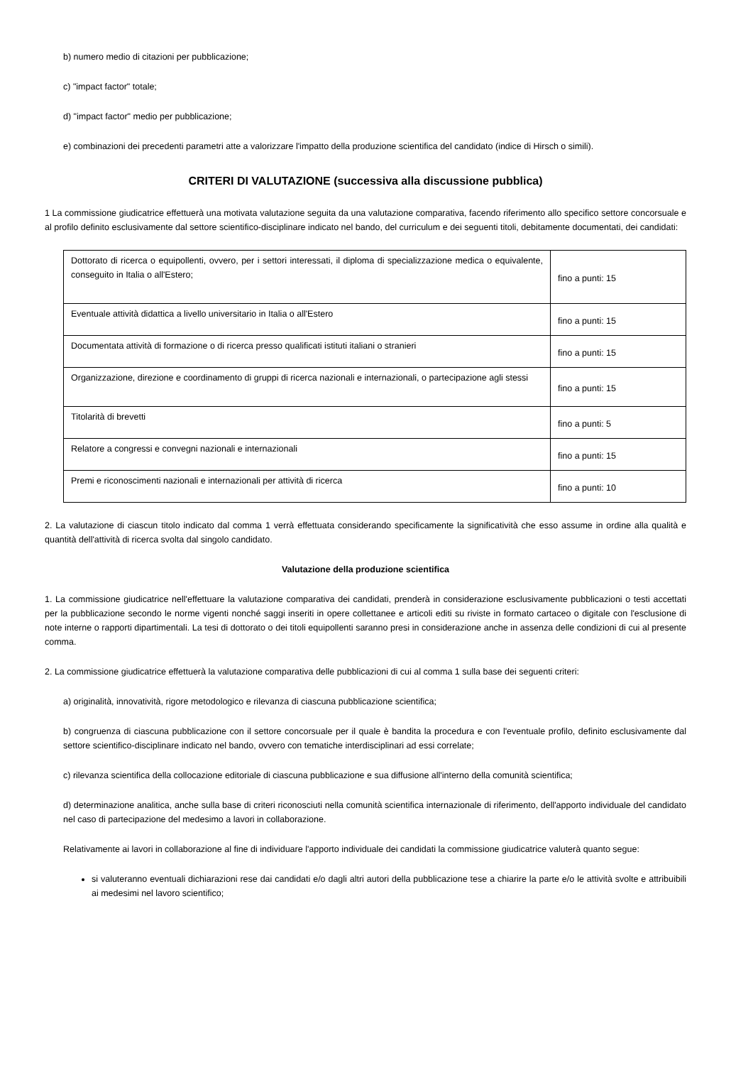b) numero medio di citazioni per pubblicazione;
c) "impact factor" totale;
d) "impact factor" medio per pubblicazione;
e) combinazioni dei precedenti parametri atte a valorizzare l'impatto della produzione scientifica del candidato (indice di Hirsch o simili).
CRITERI DI VALUTAZIONE (successiva alla discussione pubblica)
1 La commissione giudicatrice effettuerà una motivata valutazione seguita da una valutazione comparativa, facendo riferimento allo specifico settore concorsuale e al profilo definito esclusivamente dal settore scientifico-disciplinare indicato nel bando, del curriculum e dei seguenti titoli, debitamente documentati, dei candidati:
| Dottorato di ricerca o equipollenti, ovvero, per i settori interessati, il diploma di specializzazione medica o equivalente, conseguito in Italia o all'Estero; | fino a punti: 15 |
| Eventuale attività didattica a livello universitario in Italia o all'Estero | fino a punti: 15 |
| Documentata attività di formazione o di ricerca presso qualificati istituti italiani o stranieri | fino a punti: 15 |
| Organizzazione, direzione e coordinamento di gruppi di ricerca nazionali e internazionali, o partecipazione agli stessi | fino a punti: 15 |
| Titolarità di brevetti | fino a punti: 5 |
| Relatore a congressi e convegni nazionali e internazionali | fino a punti: 15 |
| Premi e riconoscimenti nazionali e internazionali per attività di ricerca | fino a punti: 10 |
2. La valutazione di ciascun titolo indicato dal comma 1 verrà effettuata considerando specificamente la significatività che esso assume in ordine alla qualità e quantità dell'attività di ricerca svolta dal singolo candidato.
Valutazione della produzione scientifica
1. La commissione giudicatrice nell'effettuare la valutazione comparativa dei candidati, prenderà in considerazione esclusivamente pubblicazioni o testi accettati per la pubblicazione secondo le norme vigenti nonché saggi inseriti in opere collettanee e articoli editi su riviste in formato cartaceo o digitale con l'esclusione di note interne o rapporti dipartimentali. La tesi di dottorato o dei titoli equipollenti saranno presi in considerazione anche in assenza delle condizioni di cui al presente comma.
2. La commissione giudicatrice effettuerà la valutazione comparativa delle pubblicazioni di cui al comma 1 sulla base dei seguenti criteri:
a) originalità, innovatività, rigore metodologico e rilevanza di ciascuna pubblicazione scientifica;
b) congruenza di ciascuna pubblicazione con il settore concorsuale per il quale è bandita la procedura e con l'eventuale profilo, definito esclusivamente dal settore scientifico-disciplinare indicato nel bando, ovvero con tematiche interdisciplinari ad essi correlate;
c) rilevanza scientifica della collocazione editoriale di ciascuna pubblicazione e sua diffusione all'interno della comunità scientifica;
d) determinazione analitica, anche sulla base di criteri riconosciuti nella comunità scientifica internazionale di riferimento, dell'apporto individuale del candidato nel caso di partecipazione del medesimo a lavori in collaborazione.
Relativamente ai lavori in collaborazione al fine di individuare l'apporto individuale dei candidati la commissione giudicatrice valuterà quanto segue:
si valuteranno eventuali dichiarazioni rese dai candidati e/o dagli altri autori della pubblicazione tese a chiarire la parte e/o le attività svolte e attribuibili ai medesimi nel lavoro scientifico;